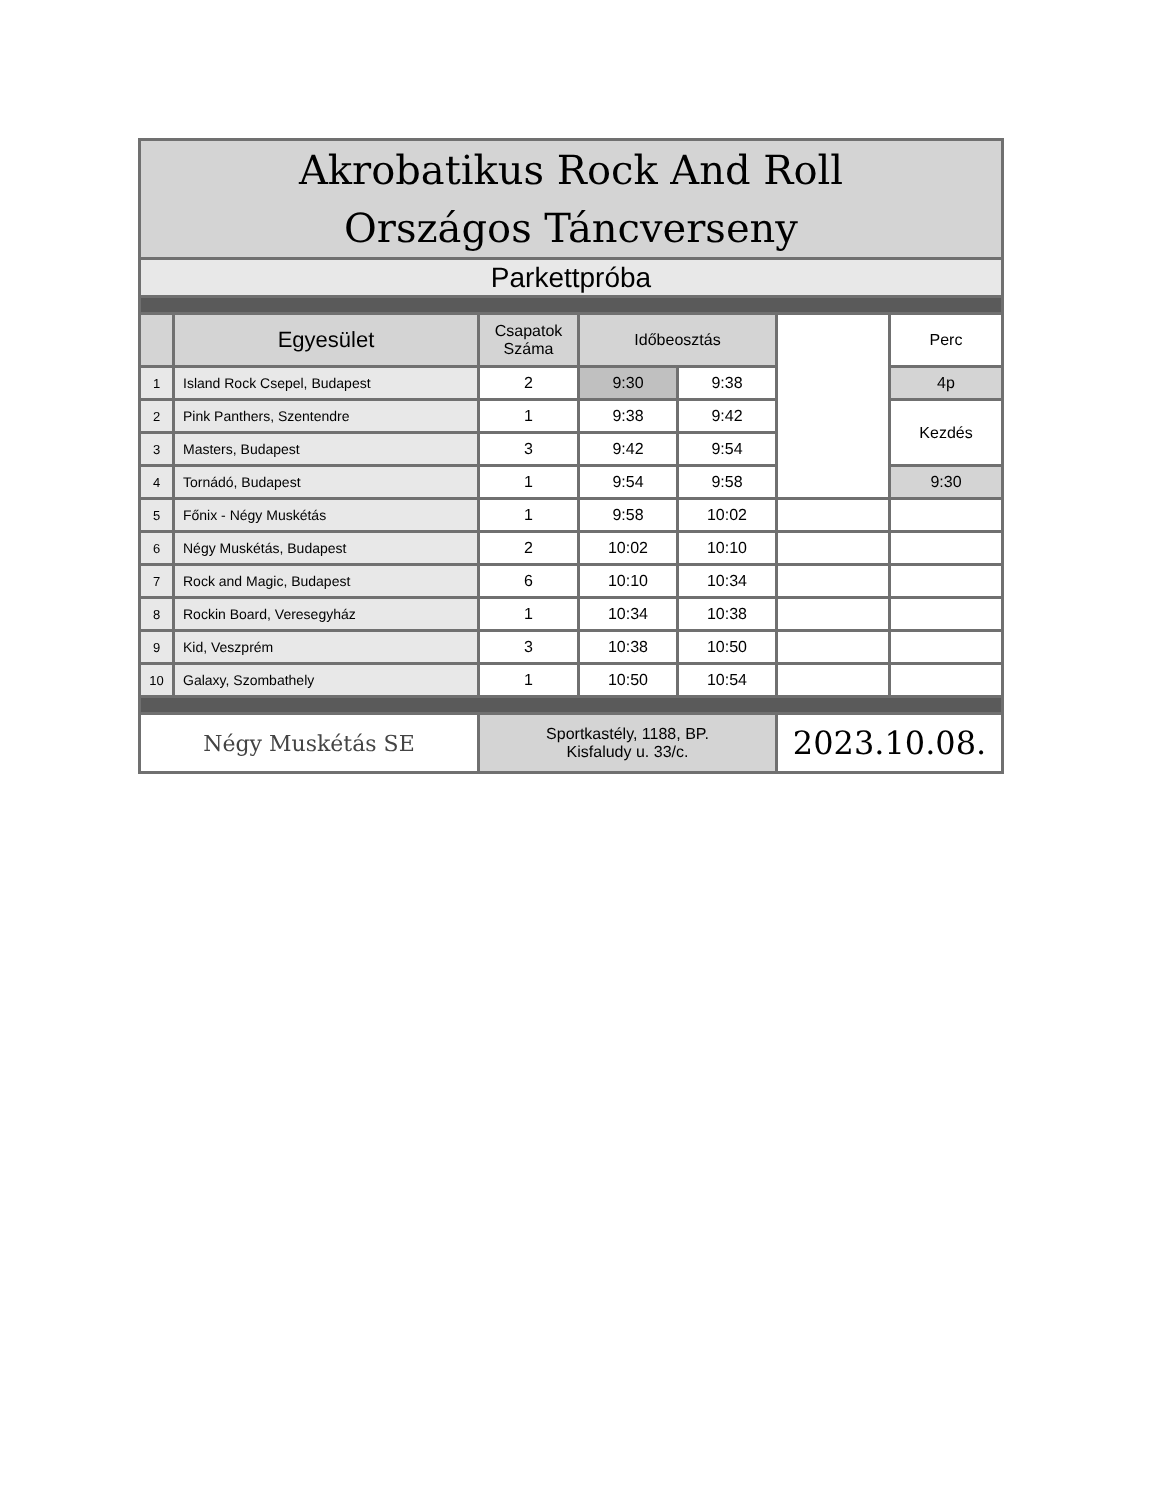| Akrobatikus Rock And Roll Országos Táncverseny | | | | | | |
| --- | --- | --- | --- | --- | --- | --- |
| Parkettpróba | | | | | | |
| | Egyesület | Csapatok Száma | Időbeosztás | | | Perc |
| 1 | Island Rock Csepel, Budapest | 2 | 9:30 | 9:38 | | 4p |
| 2 | Pink Panthers, Szentendre | 1 | 9:38 | 9:42 | | Kezdés |
| 3 | Masters, Budapest | 3 | 9:42 | 9:54 | | |
| 4 | Tornádó, Budapest | 1 | 9:54 | 9:58 | | 9:30 |
| 5 | Főnix - Négy Muskétás | 1 | 9:58 | 10:02 | | |
| 6 | Négy Muskétás, Budapest | 2 | 10:02 | 10:10 | | |
| 7 | Rock and Magic, Budapest | 6 | 10:10 | 10:34 | | |
| 8 | Rockin Board, Veresegyház | 1 | 10:34 | 10:38 | | |
| 9 | Kid, Veszprém | 3 | 10:38 | 10:50 | | |
| 10 | Galaxy, Szombathely | 1 | 10:50 | 10:54 | | |
| Négy Muskétás SE | | Sportkastély, 1188, BP. Kisfaludy u. 33/c. | | | 2023.10.08. | |